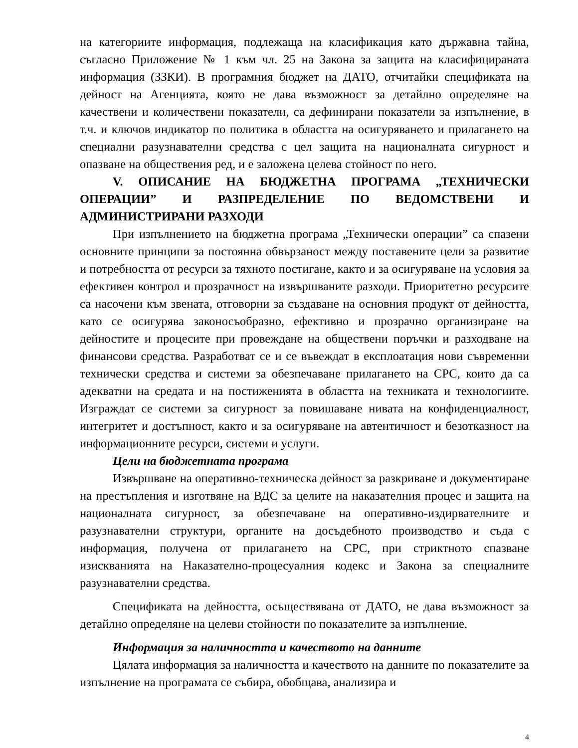на категориите информация, подлежаща на класификация като държавна тайна, съгласно Приложение № 1 към чл. 25 на Закона за защита на класифицираната информация (ЗЗКИ). В програмния бюджет на ДАТО, отчитайки спецификата на дейност на Агенцията, която не дава възможност за детайлно определяне на качествени и количествени показатели, са дефинирани показатели за изпълнение, в т.ч. и ключов индикатор по политика в областта на осигуряването и прилагането на специални разузнавателни средства с цел защита на националната сигурност и опазване на обществения ред, и е заложена целева стойност по него.
V. ОПИСАНИЕ НА БЮДЖЕТНА ПРОГРАМА „ТЕХНИЧЕСКИ ОПЕРАЦИИ” И РАЗПРЕДЕЛЕНИЕ ПО ВЕДОМСТВЕНИ И АДМИНИСТРИРАНИ РАЗХОДИ
При изпълнението на бюджетна програма „Технически операции” са спазени основните принципи за постоянна обвързаност между поставените цели за развитие и потребността от ресурси за тяхното постигане, както и за осигуряване на условия за ефективен контрол и прозрачност на извършваните разходи. Приоритетно ресурсите са насочени към звената, отговорни за създаване на основния продукт от дейността, като се осигурява законосъобразно, ефективно и прозрачно организиране на дейностите и процесите при провеждане на обществени поръчки и разходване на финансови средства. Разработват се и се въвеждат в експлоатация нови съвременни технически средства и системи за обезпечаване прилагането на СРС, които да са адекватни на средата и на постиженията в областта на техниката и технологиите. Изграждат се системи за сигурност за повишаване нивата на конфиденциалност, интегритет и достъпност, както и за осигуряване на автентичност и безотказност на информационните ресурси, системи и услуги.
Цели на бюджетната програма
Извършване на оперативно-техническа дейност за разкриване и документиране на престъпления и изготвяне на ВДС за целите на наказателния процес и защита на националната сигурност, за обезпечаване на оперативно-издирвателните и разузнавателни структури, органите на досъдебното производство и съда с информация, получена от прилагането на СРС, при стриктното спазване изискванията на Наказателно-процесуалния кодекс и Закона за специалните разузнавателни средства.
Спецификата на дейността, осъществявана от ДАТО, не дава възможност за детайлно определяне на целеви стойности по показателите за изпълнение.
Информация за наличността и качеството на данните
Цялата информация за наличността и качеството на данните по показателите за изпълнение на програмата се събира, обобщава, анализира и
4